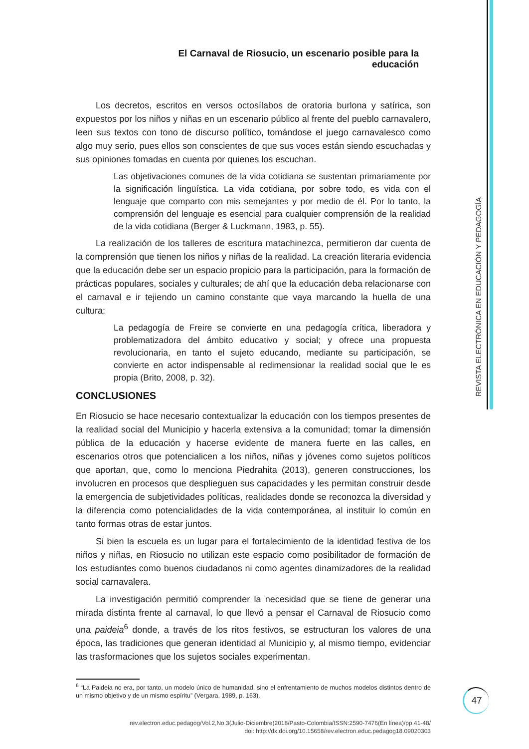El Carnaval de Riosucio, un escenario posible para la educación
REVISTA ELECTRÓNICA EN EDUCACIÓN Y PEDAGOGÍA
Los decretos, escritos en versos octosílabos de oratoria burlona y satírica, son expuestos por los niños y niñas en un escenario público al frente del pueblo carnavalero, leen sus textos con tono de discurso político, tomándose el juego carnavalesco como algo muy serio, pues ellos son conscientes de que sus voces están siendo escuchadas y sus opiniones tomadas en cuenta por quienes los escuchan.
Las objetivaciones comunes de la vida cotidiana se sustentan primariamente por la significación lingüística. La vida cotidiana, por sobre todo, es vida con el lenguaje que comparto con mis semejantes y por medio de él. Por lo tanto, la comprensión del lenguaje es esencial para cualquier comprensión de la realidad de la vida cotidiana (Berger & Luckmann, 1983, p. 55).
La realización de los talleres de escritura matachinezca, permitieron dar cuenta de la comprensión que tienen los niños y niñas de la realidad. La creación literaria evidencia que la educación debe ser un espacio propicio para la participación, para la formación de prácticas populares, sociales y culturales; de ahí que la educación deba relacionarse con el carnaval e ir tejiendo un camino constante que vaya marcando la huella de una cultura:
La pedagogía de Freire se convierte en una pedagogía crítica, liberadora y problematizadora del ámbito educativo y social; y ofrece una propuesta revolucionaria, en tanto el sujeto educando, mediante su participación, se convierte en actor indispensable al redimensionar la realidad social que le es propia (Brito, 2008, p. 32).
CONCLUSIONES
En Riosucio se hace necesario contextualizar la educación con los tiempos presentes de la realidad social del Municipio y hacerla extensiva a la comunidad; tomar la dimensión pública de la educación y hacerse evidente de manera fuerte en las calles, en escenarios otros que potencialicen a los niños, niñas y jóvenes como sujetos políticos que aportan, que, como lo menciona Piedrahita (2013), generen construcciones, los involucren en procesos que desplieguen sus capacidades y les permitan construir desde la emergencia de subjetividades políticas, realidades donde se reconozca la diversidad y la diferencia como potencialidades de la vida contemporánea, al instituir lo común en tanto formas otras de estar juntos.
Si bien la escuela es un lugar para el fortalecimiento de la identidad festiva de los niños y niñas, en Riosucio no utilizan este espacio como posibilitador de formación de los estudiantes como buenos ciudadanos ni como agentes dinamizadores de la realidad social carnavalera.
La investigación permitió comprender la necesidad que se tiene de generar una mirada distinta frente al carnaval, lo que llevó a pensar el Carnaval de Riosucio como una paideia<sup>6</sup> donde, a través de los ritos festivos, se estructuran los valores de una época, las tradiciones que generan identidad al Municipio y, al mismo tiempo, evidenciar las trasformaciones que los sujetos sociales experimentan.
<sup>6</sup> “La Paideia no era, por tanto, un modelo único de humanidad, sino el enfrentamiento de muchos modelos distintos dentro de un mismo objetivo y de un mismo espíritu” (Vergara, 1989, p. 163).
47
rev.electron.educ.pedagog/Vol.2,No.3(Julio-Diciembre)2018/Pasto-Colombia/ISSN:2590-7476(En línea)/pp.41-48/
doi: http://dx.doi.org/10.15658/rev.electron.educ.pedagog18.09020303